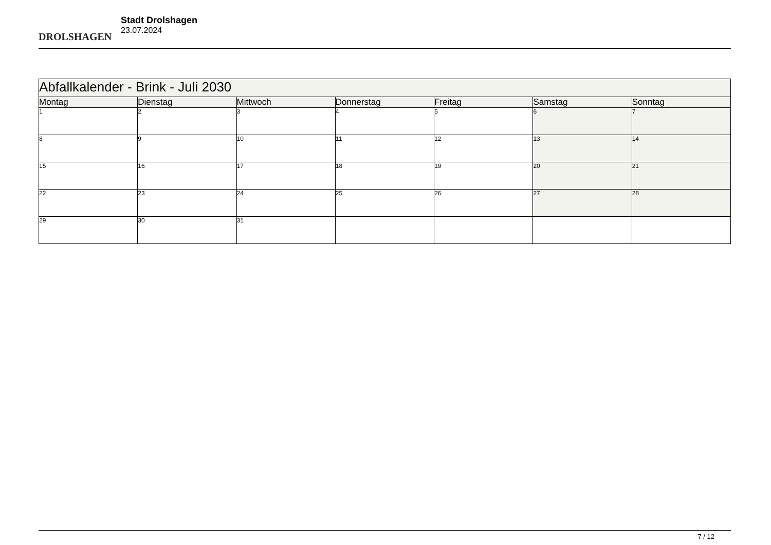DROLSHAGEN
Stadt Drolshagen
23.07.2024
| Abfallkalender - Brink - Juli 2030 | | | | | | |
| Montag | Dienstag | Mittwoch | Donnerstag | Freitag | Samstag | Sonntag |
| 1 | 2 | 3 | 4 | 5 | 6 | 7 |
| 8 | 9 | 10 | 11 | 12 | 13 | 14 |
| 15 | 16 | 17 | 18 | 19 | 20 | 21 |
| 22 | 23 | 24 | 25 | 26 | 27 | 28 |
| 29 | 30 | 31 | | | | |
7 / 12